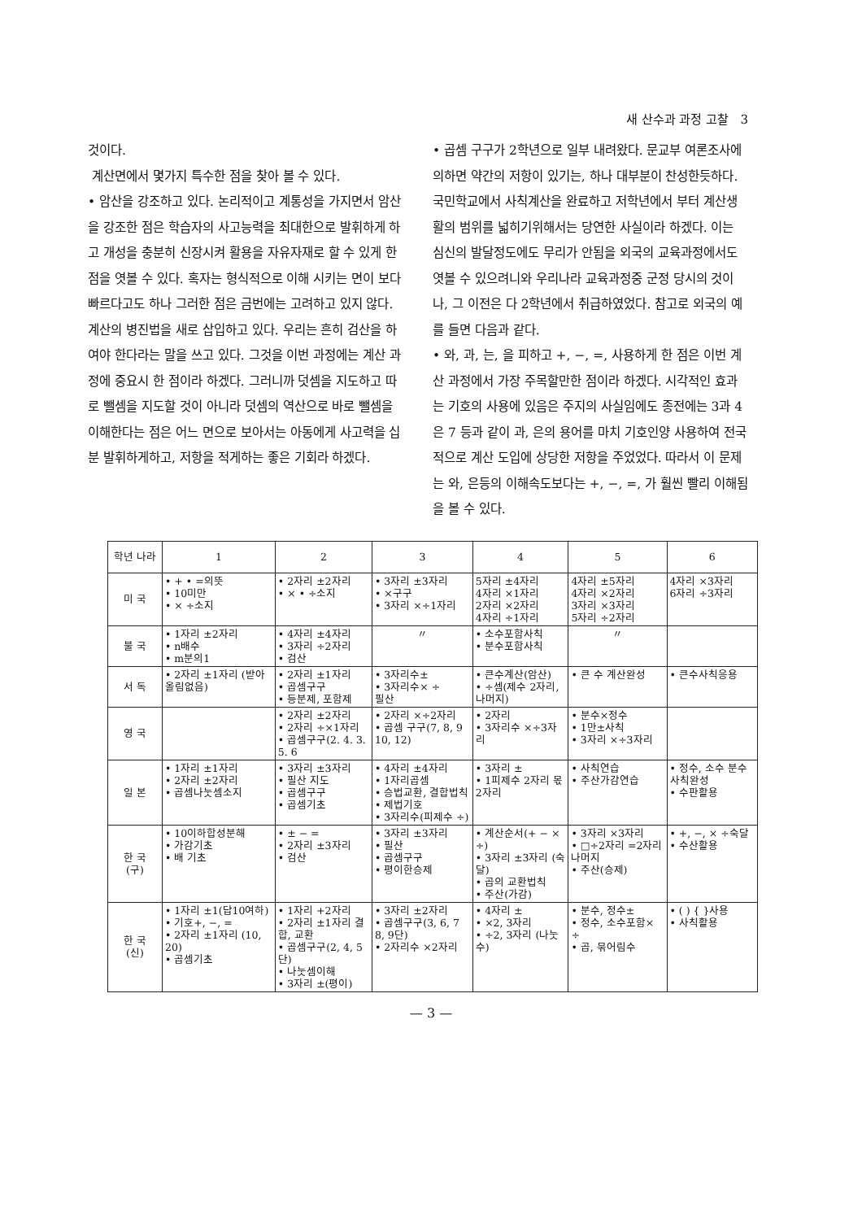새 산수과 과정 고찰 3
것이다.
계산면에서 몇가지 특수한 점을 찾아 볼 수 있다.
• 암산을 강조하고 있다. 논리적이고 계통성을 가지면서 암산을 강조한 점은 학습자의 사고능력을 최대한으로 발휘하게 하고 개성을 충분히 신장시켜 활용을 자유자재로 할 수 있게 한 점을 엿볼 수 있다. 혹자는 형식적으로 이해 시키는 면이 보다 빠르다고도 하나 그러한 점은 금번에는 고려하고 있지 않다.
계산의 병진법을 새로 삽입하고 있다. 우리는 흔히 검산을 하여야 한다라는 말을 쓰고 있다. 그것을 이번 과정에는 계산 과정에 중요시 한 점이라 하겠다. 그러니까 덧셈을 지도하고 따로 뺄셈을 지도할 것이 아니라 덧셈의 역산으로 바로 뺄셈을 이해한다는 점은 어느 면으로 보아서는 아동에게 사고력을 십분 발휘하게하고, 저항을 적게하는 좋은 기회라 하겠다.
• 곱셈 구구가 2학년으로 일부 내려왔다. 문교부 여론조사에의하면 약간의 저항이 있기는, 하나 대부분이 찬성한듯하다. 국민학교에서 사칙계산을 완료하고 저학년에서 부터 계산생활의 범위를 넓히기위해서는 당연한 사실이라 하겠다. 이는 심신의 발달정도에도 무리가 안됨을 외국의 교육과정에서도 엿볼 수 있으려니와 우리나라 교육과정중 군정 당시의 것이나, 그 이전은 다 2학년에서 취급하였었다. 참고로 외국의 예를 들면 다음과 같다.
• 와, 과, 는, 을 피하고 +, −, =, 사용하게 한 점은 이번 계산 과정에서 가장 주목할만한 점이라 하겠다. 시각적인 효과는 기호의 사용에 있음은 주지의 사실임에도 종전에는 3과 4은 7 등과 같이 과, 은의 용어를 마치 기호인양 사용하여 전국적으로 계산 도입에 상당한 저항을 주었었다. 따라서 이 문제는 와, 은등의 이해속도보다는 +, −, =, 가 훨씬 빨리 이해됨을 볼 수 있다.
| 학년 나라 | 1 | 2 | 3 | 4 | 5 | 6 |
| --- | --- | --- | --- | --- | --- | --- |
| 미 국 | • + • =의뜻 • 10미만 • × ÷소지 | • 2자리 ±2자리 • × • ÷소지 | • 3자리 ±3자리 • ×구구 • 3자리 ×÷1자리 | 5자리 ±4자리 4자리 ×1자리 2자리 ×2자리 4자리 ÷1자리 | 4자리 ±5자리 4자리 ×2자리 3자리 ×3자리 5자리 ÷2자리 | 4자리 ×3자리 6자리 ÷3자리 |
| 불 국 | • 1자리 ±2자리 • n배수 • m분의1 | • 4자리 ±4자리 • 3자리 ÷2자리 • 검산 | 〃 | • 소수포함사칙 • 분수포함사칙 | 〃 | |
| 서 독 | • 2자리 ±1자리 (받아올림없음) | • 2자리 ±1자리 • 곱셈구구 • 등분제, 포함제 | • 3자리수± • 3자리수× ÷ 필산 | • 큰수계산(암산) • ÷셈(제수 2자리, 나머지) | • 큰 수 계산완성 | • 큰수사칙응용 |
| 영 국 | | • 2자리 ±2자리 • 2자리 ÷×1자리 • 곱셈구구(2. 4. 3. 5. 6 | • 2자리 ×÷2자리 • 곱셈 구구(7, 8, 9 10, 12) | • 2자리 • 3자리수 ×÷3자리 | • 분수×정수 • 1만±사칙 • 3자리 ×÷3자리 | |
| 일 본 | • 1자리 ±1자리 • 2자리 ±2자리 • 곱셈나눗셈소지 | • 3자리 ±3자리 • 필산 지도 • 곱셈구구 • 곱셈기초 | • 4자리 ±4자리 • 1자리곱셈 • 승법교환, 결합법칙 • 제법기호 • 3자리수(피제수 ÷) | • 3자리 ± • 1피제수 2자리 몫 2자리 | • 사칙연습 • 주산가감연습 | • 정수, 소수 분수사칙완성 • 수판활용 |
| 한 국 (구) | • 10이하합성분해 • 가감기초 • 배 기초 | • ± − = • 2자리 ±3자리 • 검산 | • 3자리 ±3자리 • 필산 • 곱셈구구 • 평이한승제 | • 계산순서(+ − × ÷) • 3자리 ±3자리 (숙달) • 곱의 교환법칙 • 주산(가감) | • 3자리 ×3자리 • □÷2자리 =2자리 나머지 • 주산(승제) | • +, −, × ÷숙달 • 수산활용 |
| 한 국 (신) | • 1자리 ±1(답10여하) • 기호+, −, = • 2자리 ±1자리 (10, 20) • 곱셈기초 | • 1자리 +2자리 • 2자리 ±1자리 결합, 교환 • 곱셈구구(2, 4, 5단) • 나눗셈이해 • 3자리 ±(평이) | • 3자리 ±2자리 • 곱셈구구(3, 6, 7 8, 9단) • 2자리수 ×2자리 | • 4자리 ± • ×2, 3자리 • ÷2, 3자리 (나눗수) | • 분수, 정수± • 정수, 소수포함× ÷ • 곱, 묶어림수 | • ( ) { }사용 • 사칙활용 |
— 3 —